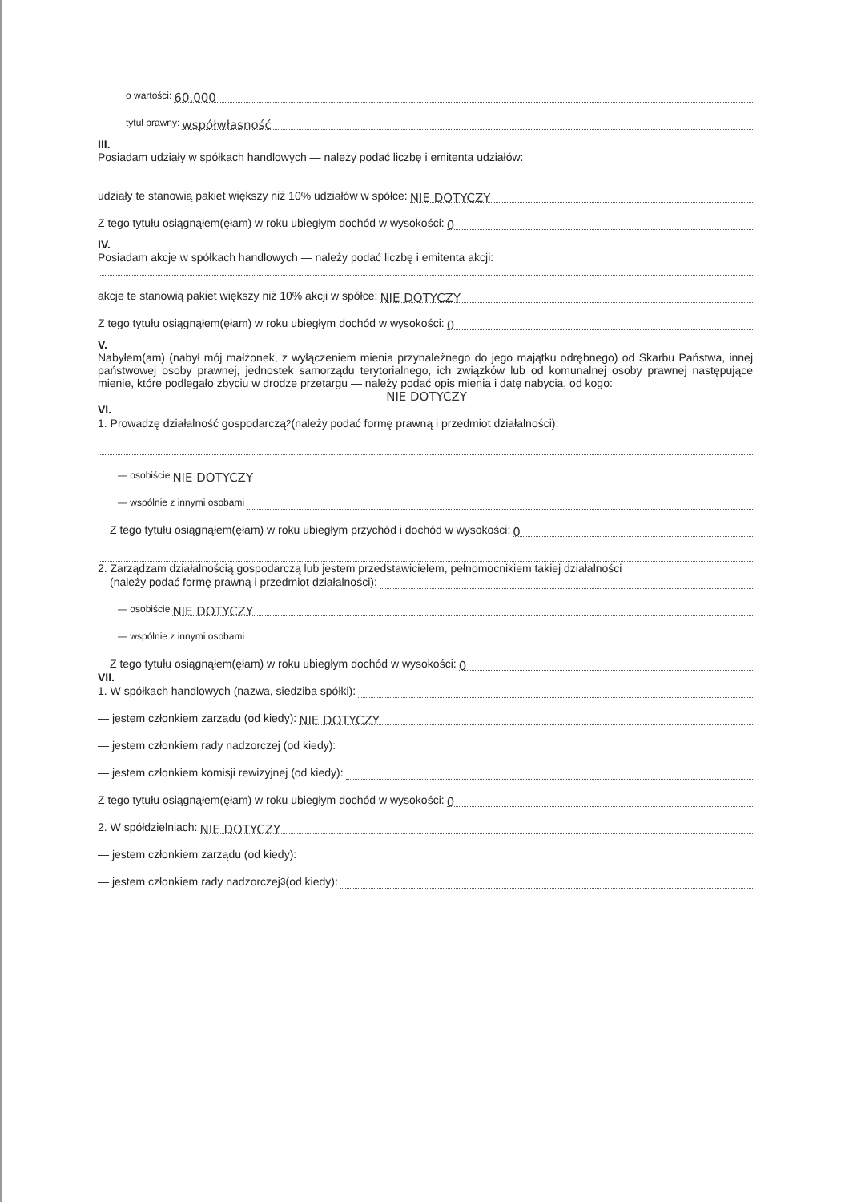o wartości: 60.000
tytuł prawny: współwłasność
III.
Posiadam udziały w spółkach handlowych — należy podać liczbę i emitenta udziałów:
udziały te stanowią pakiet większy niż 10% udziałów w spółce: NIE DOTYCZY
Z tego tytułu osiągnąłem(ęłam) w roku ubiegłym dochód w wysokości: 0
IV.
Posiadam akcje w spółkach handlowych — należy podać liczbę i emitenta akcji:
akcje te stanowią pakiet większy niż 10% akcji w spółce: NIE DOTYCZY
Z tego tytułu osiągnąłem(ęłam) w roku ubiegłym dochód w wysokości: 0
V.
Nabyłem(am) (nabył mój małżonek, z wyłączeniem mienia przynależnego do jego majątku odrębnego) od Skarbu Państwa, innej państwowej osoby prawnej, jednostek samorządu terytorialnego, ich związków lub od komunalnej osoby prawnej następujące mienie, które podlegało zbyciu w drodze przetargu — należy podać opis mienia i datę nabycia, od kogo:
NIE DOTYCZY
VI.
1. Prowadzę działalność gospodarczą<sup>2</sup> (należy podać formę prawną i przedmiot działalności):
— osobiście NIE DOTYCZY
— wspólnie z innymi osobami
Z tego tytułu osiągnąłem(ęłam) w roku ubiegłym przychód i dochód w wysokości: 0
2. Zarządzam działalnością gospodarczą lub jestem przedstawicielem, pełnomocnikiem takiej działalności
(należy podać formę prawną i przedmiot działalności):
— osobiście NIE DOTYCZY
— wspólnie z innymi osobami
Z tego tytułu osiągnąłem(ęłam) w roku ubiegłym dochód w wysokości: 0
VII.
1. W spółkach handlowych (nazwa, siedziba spółki):
— jestem członkiem zarządu (od kiedy): NIE DOTYCZY
— jestem członkiem rady nadzorczej (od kiedy):
— jestem członkiem komisji rewizyjnej (od kiedy):
Z tego tytułu osiągnąłem(ęłam) w roku ubiegłym dochód w wysokości: 0
2. W spółdzielniach: NIE DOTYCZY
— jestem członkiem zarządu (od kiedy):
— jestem członkiem rady nadzorczej<sup>3</sup> (od kiedy):